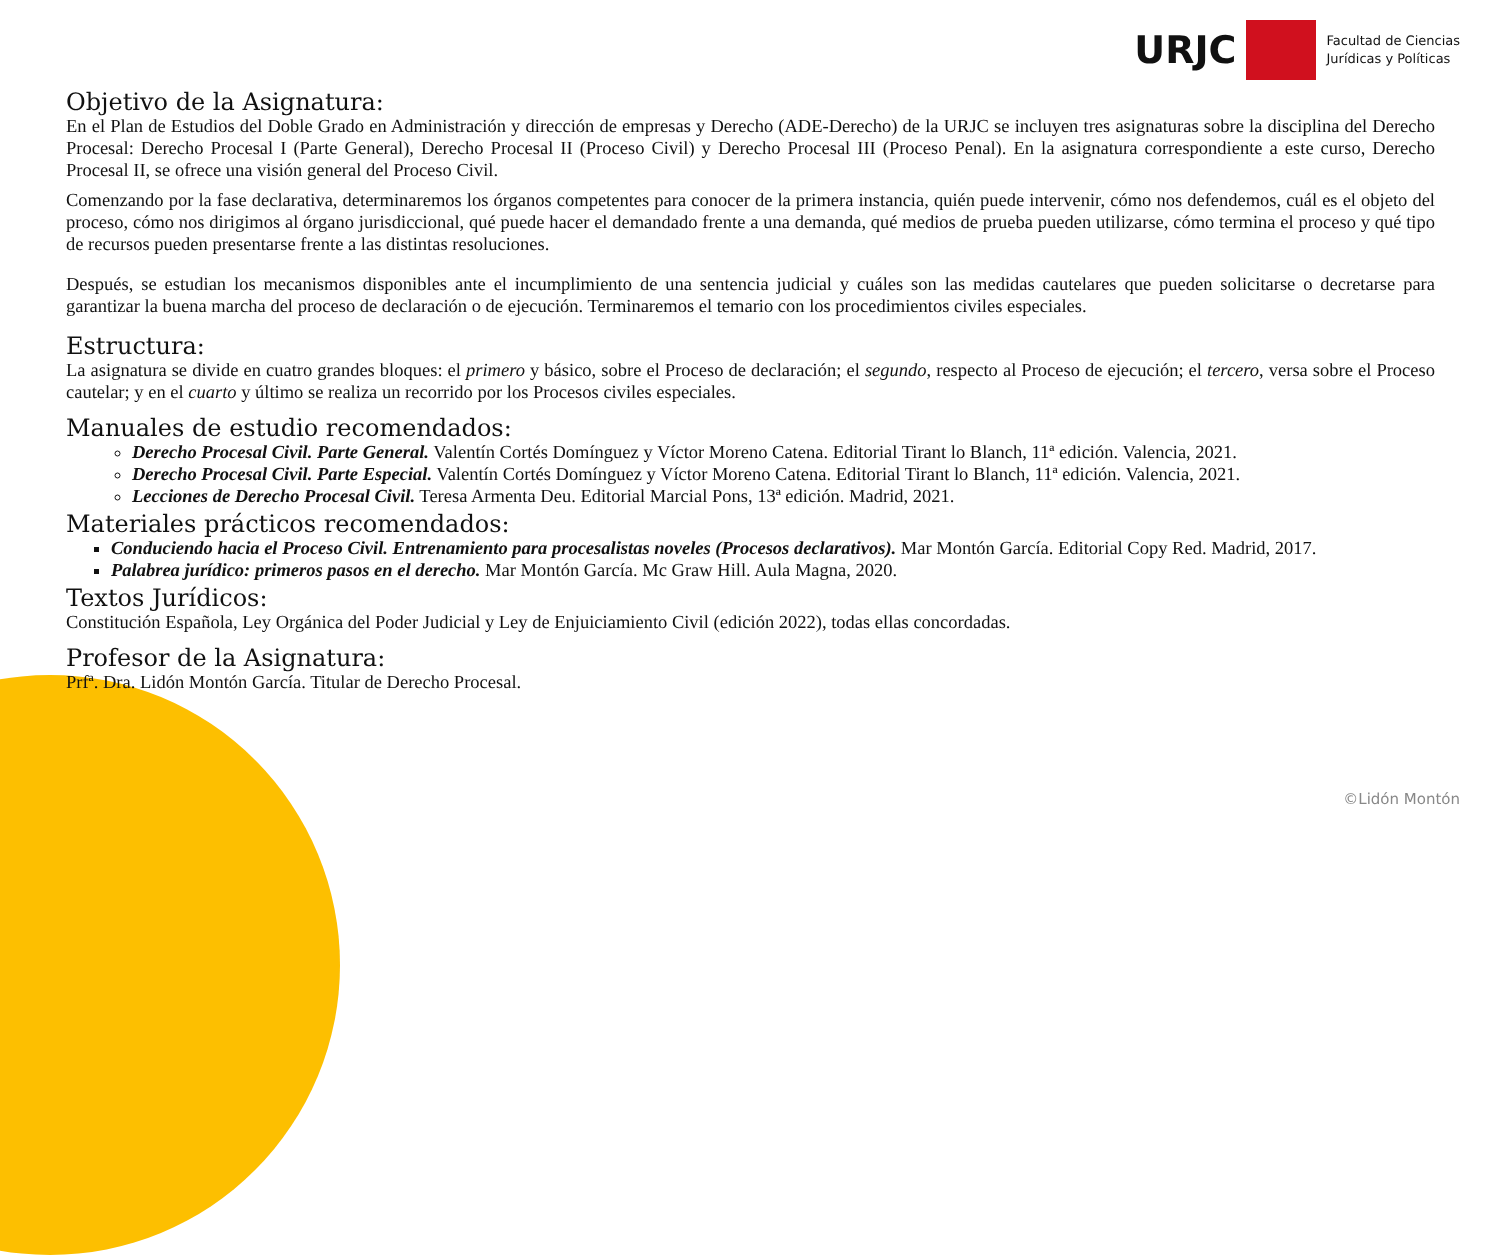URJC
Facultad de Ciencias
Jurídicas y Políticas
Objetivo de la Asignatura:
En el Plan de Estudios del Doble Grado en Administración y dirección de empresas y Derecho (ADE-Derecho) de la URJC se incluyen tres asignaturas sobre la disciplina del Derecho Procesal: Derecho Procesal I (Parte General), Derecho Procesal II (Proceso Civil) y Derecho Procesal III (Proceso Penal). En la asignatura correspondiente a este curso, Derecho Procesal II, se ofrece una visión general del Proceso Civil.
Comenzando por la fase declarativa, determinaremos los órganos competentes para conocer de la primera instancia, quién puede intervenir, cómo nos defendemos, cuál es el objeto del proceso, cómo nos dirigimos al órgano jurisdiccional, qué puede hacer el demandado frente a una demanda, qué medios de prueba pueden utilizarse, cómo termina el proceso y qué tipo de recursos pueden presentarse frente a las distintas resoluciones.
Después, se estudian los mecanismos disponibles ante el incumplimiento de una sentencia judicial y cuáles son las medidas cautelares que pueden solicitarse o decretarse para garantizar la buena marcha del proceso de declaración o de ejecución. Terminaremos el temario con los procedimientos civiles especiales.
Estructura:
La asignatura se divide en cuatro grandes bloques: el primero y básico, sobre el Proceso de declaración; el segundo, respecto al Proceso de ejecución; el tercero, versa sobre el Proceso cautelar; y en el cuarto y último se realiza un recorrido por los Procesos civiles especiales.
Manuales de estudio recomendados:
Derecho Procesal Civil. Parte General. Valentín Cortés Domínguez y Víctor Moreno Catena. Editorial Tirant lo Blanch, 11ª edición. Valencia, 2021.
Derecho Procesal Civil. Parte Especial. Valentín Cortés Domínguez y Víctor Moreno Catena. Editorial Tirant lo Blanch, 11ª edición. Valencia, 2021.
Lecciones de Derecho Procesal Civil. Teresa Armenta Deu. Editorial Marcial Pons, 13ª edición. Madrid, 2021.
Materiales prácticos recomendados:
Conduciendo hacia el Proceso Civil. Entrenamiento para procesalistas noveles (Procesos declarativos). Mar Montón García. Editorial Copy Red. Madrid, 2017.
Palabrea jurídico: primeros pasos en el derecho. Mar Montón García. Mc Graw Hill. Aula Magna, 2020.
Textos Jurídicos:
Constitución Española, Ley Orgánica del Poder Judicial y Ley de Enjuiciamiento Civil (edición 2022), todas ellas concordadas.
Profesor de la Asignatura:
Prfª. Dra. Lidón Montón García. Titular de Derecho Procesal.
©Lidón Montón